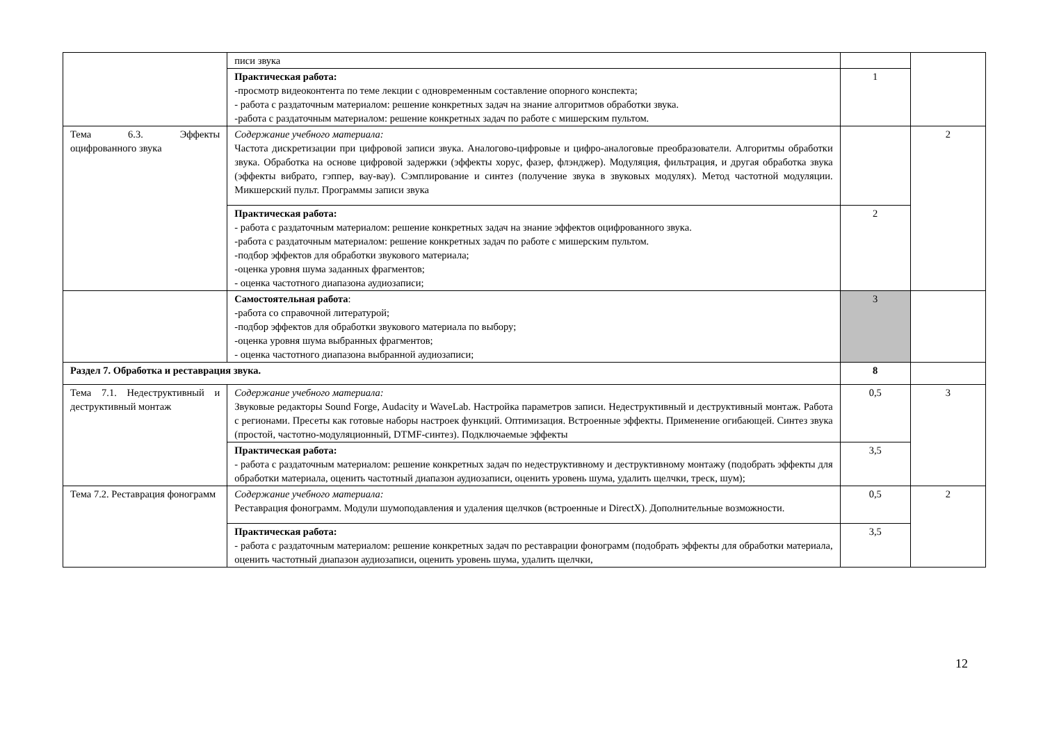| | писи звука | | |
| | Практическая работа: -просмотр видеоконтента по теме лекции с одновременным составление опорного конспекта; - работа с раздаточным материалом: решение конкретных задач на знание алгоритмов обработки звука. -работа с раздаточным материалом: решение конкретных задач по работе с мишерским пультом. | 1 | |
| Тема 6.3. Эффекты оцифрованного звука | Содержание учебного материала: Частота дискретизации при цифровой записи звука. Аналогово-цифровые и цифро-аналоговые преобразователи. Алгоритмы обработки звука. Обработка на основе цифровой задержки (эффекты хорус, фазер, флэнджер). Модуляция, фильтрация, и другая обработка звука (эффекты вибрато, гэппер, вау-вау). Сэмплирование и синтез (получение звука в звуковых модулях). Метод частотной модуляции. Микшерский пульт. Программы записи звука | | 2 |
| | Практическая работа: - работа с раздаточным материалом: решение конкретных задач на знание эффектов оцифрованного звука. -работа с раздаточным материалом: решение конкретных задач по работе с мишерским пультом. -подбор эффектов для обработки звукового материала; -оценка уровня шума заданных фрагментов; - оценка частотного диапазона аудиозаписи; | 2 | |
| | Самостоятельная работа : -работа со справочной литературой; -подбор эффектов для обработки звукового материала по выбору; -оценка уровня шума выбранных фрагментов; - оценка частотного диапазона выбранной аудиозаписи; | 3 | |
| Раздел 7. Обработка и реставрация звука. | | 8 | |
| Тема 7.1. Недеструктивный и деструктивный монтаж | Содержание учебного материала: Звуковые редакторы Sound Forge, Audacity и WaveLab. Настройка параметров записи. Недеструктивный и деструктивный монтаж. Работа с регионами. Пресеты как готовые наборы настроек функций. Оптимизация. Встроенные эффекты. Применение огибающей. Синтез звука (простой, частотно-модуляционный, DTMF-синтез). Подключаемые эффекты | 0,5 | 3 |
| | Практическая работа: - работа с раздаточным материалом: решение конкретных задач по недеструктивному и деструктивному монтажу (подобрать эффекты для обработки материала, оценить частотный диапазон аудиозаписи, оценить уровень шума, удалить щелчки, треск, шум); | 3,5 | |
| Тема 7.2. Реставрация фонограмм | Содержание учебного материала: Реставрация фонограмм. Модули шумоподавления и удаления щелчков (встроенные и DirectX). Дополнительные возможности. | 0,5 | 2 |
| | Практическая работа: - работа с раздаточным материалом: решение конкретных задач по реставрации фонограмм (подобрать эффекты для обработки материала, оценить частотный диапазон аудиозаписи, оценить уровень шума, удалить щелчки, | 3,5 | |
12